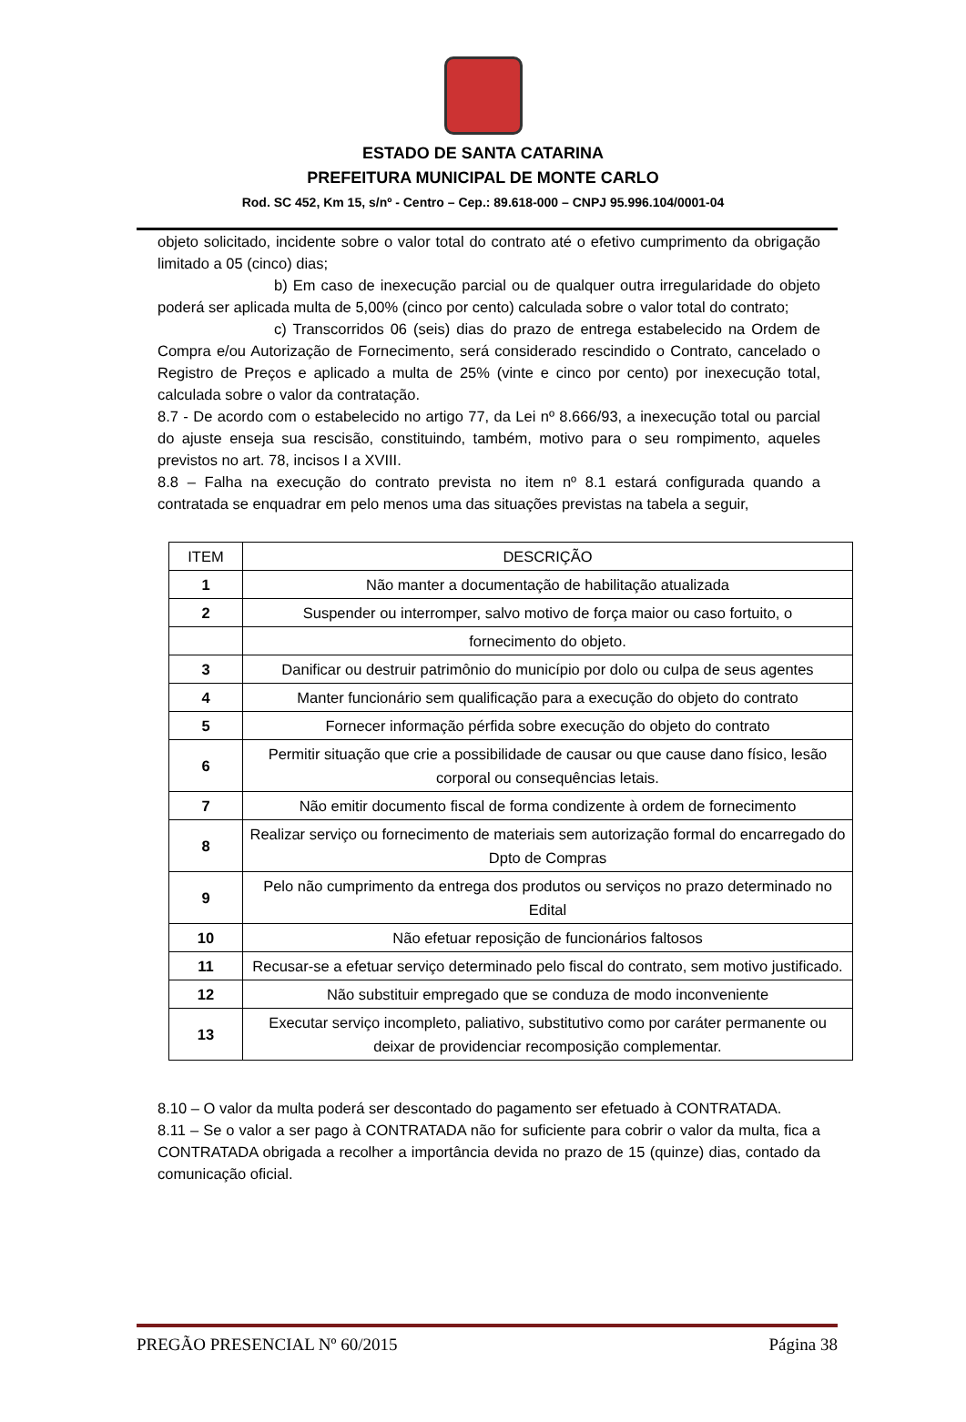ESTADO DE SANTA CATARINA
PREFEITURA MUNICIPAL DE MONTE CARLO
Rod. SC 452, Km 15, s/nº - Centro – Cep.: 89.618-000 – CNPJ 95.996.104/0001-04
objeto solicitado, incidente sobre o valor total do contrato até o efetivo cumprimento da obrigação limitado a 05 (cinco) dias;
b) Em caso de inexecução parcial ou de qualquer outra irregularidade do objeto poderá ser aplicada multa de 5,00% (cinco por cento) calculada sobre o valor total do contrato;
c) Transcorridos 06 (seis) dias do prazo de entrega estabelecido na Ordem de Compra e/ou Autorização de Fornecimento, será considerado rescindido o Contrato, cancelado o Registro de Preços e aplicado a multa de 25% (vinte e cinco por cento) por inexecução total, calculada sobre o valor da contratação.
8.7 - De acordo com o estabelecido no artigo 77, da Lei nº 8.666/93, a inexecução total ou parcial do ajuste enseja sua rescisão, constituindo, também, motivo para o seu rompimento, aqueles previstos no art. 78, incisos I a XVIII.
8.8 – Falha na execução do contrato prevista no item nº 8.1 estará configurada quando a contratada se enquadrar em pelo menos uma das situações previstas na tabela a seguir,
| ITEM | DESCRIÇÃO |
| --- | --- |
| 1 | Não manter a documentação de habilitação atualizada |
| 2 | Suspender ou interromper, salvo motivo de força maior ou caso fortuito, o |
| | fornecimento do objeto. |
| 3 | Danificar ou destruir patrimônio do município por dolo ou culpa de seus agentes |
| 4 | Manter funcionário sem qualificação para a execução do objeto do contrato |
| 5 | Fornecer informação pérfida sobre execução do objeto do contrato |
| 6 | Permitir situação que crie a possibilidade de causar ou que cause dano físico, lesão corporal ou consequências letais. |
| 7 | Não emitir documento fiscal de forma condizente à ordem de fornecimento |
| 8 | Realizar serviço ou fornecimento de materiais sem autorização formal do encarregado do Dpto de Compras |
| 9 | Pelo não cumprimento da entrega dos produtos ou serviços no prazo determinado no Edital |
| 10 | Não efetuar reposição de funcionários faltosos |
| 11 | Recusar-se a efetuar serviço determinado pelo fiscal do contrato, sem motivo justificado. |
| 12 | Não substituir empregado que se conduza de modo inconveniente |
| 13 | Executar serviço incompleto, paliativo, substitutivo como por caráter permanente ou deixar de providenciar recomposição complementar. |
8.10 – O valor da multa poderá ser descontado do pagamento ser efetuado à CONTRATADA.
8.11 – Se o valor a ser pago à CONTRATADA não for suficiente para cobrir o valor da multa, fica a CONTRATADA obrigada a recolher a importância devida no prazo de 15 (quinze) dias, contado da comunicação oficial.
PREGÃO PRESENCIAL Nº 60/2015 Página 38